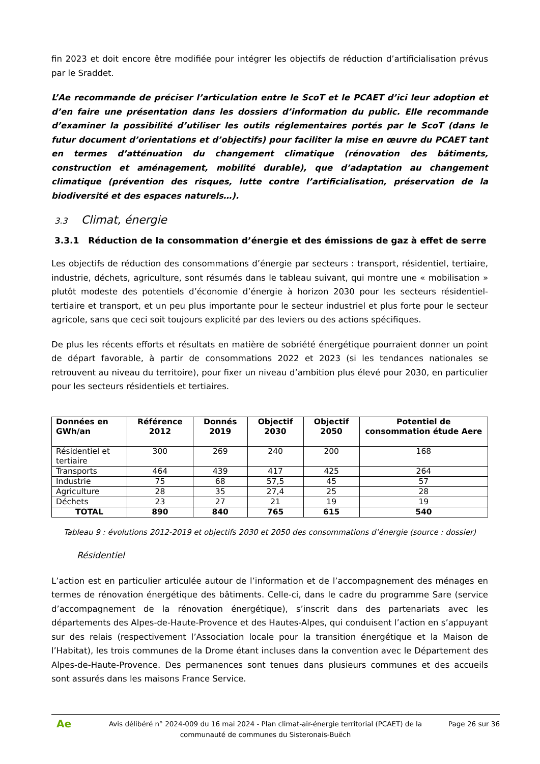fin 2023 et doit encore être modifiée pour intégrer les objectifs de réduction d’artificialisation prévus par le Sraddet.
L’Ae recommande de préciser l’articulation entre le ScoT et le PCAET d’ici leur adoption et d’en faire une présentation dans les dossiers d’information du public. Elle recommande d’examiner la possibilité d’utiliser les outils réglementaires portés par le ScoT (dans le futur document d’orientations et d’objectifs) pour faciliter la mise en œuvre du PCAET tant en termes d’atténuation du changement climatique (rénovation des bâtiments, construction et aménagement, mobilité durable), que d’adaptation au changement climatique (prévention des risques, lutte contre l’artificialisation, préservation de la biodiversité et des espaces naturels…).
3.3 Climat, énergie
3.3.1 Réduction de la consommation d’énergie et des émissions de gaz à effet de serre
Les objectifs de réduction des consommations d’énergie par secteurs : transport, résidentiel, tertiaire, industrie, déchets, agriculture, sont résumés dans le tableau suivant, qui montre une « mobilisation » plutôt modeste des potentiels d’économie d’énergie à horizon 2030 pour les secteurs résidentiel-tertiaire et transport, et un peu plus importante pour le secteur industriel et plus forte pour le secteur agricole, sans que ceci soit toujours explicité par des leviers ou des actions spécifiques.
De plus les récents efforts et résultats en matière de sobriété énergétique pourraient donner un point de départ favorable, à partir de consommations 2022 et 2023 (si les tendances nationales se retrouvent au niveau du territoire), pour fixer un niveau d’ambition plus élevé pour 2030, en particulier pour les secteurs résidentiels et tertiaires.
| Données en GWh/an | Référence 2012 | Donnés 2019 | Objectif 2030 | Objectif 2050 | Potentiel de consommation étude Aere |
| --- | --- | --- | --- | --- | --- |
| Résidentiel et tertiaire | 300 | 269 | 240 | 200 | 168 |
| Transports | 464 | 439 | 417 | 425 | 264 |
| Industrie | 75 | 68 | 57,5 | 45 | 57 |
| Agriculture | 28 | 35 | 27,4 | 25 | 28 |
| Déchets | 23 | 27 | 21 | 19 | 19 |
| TOTAL | 890 | 840 | 765 | 615 | 540 |
Tableau 9 : évolutions 2012-2019 et objectifs 2030 et 2050 des consommations d’énergie (source : dossier)
Résidentiel
L’action est en particulier articulée autour de l’information et de l’accompagnement des ménages en termes de rénovation énergétique des bâtiments. Celle-ci, dans le cadre du programme Sare (service d’accompagnement de la rénovation énergétique), s’inscrit dans des partenariats avec les départements des Alpes-de-Haute-Provence et des Hautes-Alpes, qui conduisent l’action en s’appuyant sur des relais (respectivement l’Association locale pour la transition énergétique et la Maison de l’Habitat), les trois communes de la Drome étant incluses dans la convention avec le Département des Alpes-de-Haute-Provence. Des permanences sont tenues dans plusieurs communes et des accueils sont assurés dans les maisons France Service.
Ae
Avis délibéré n° 2024-009 du 16 mai 2024 - Plan climat-air-énergie territorial (PCAET) de la communauté de communes du Sisteronais-Buëch
Page 26 sur 36